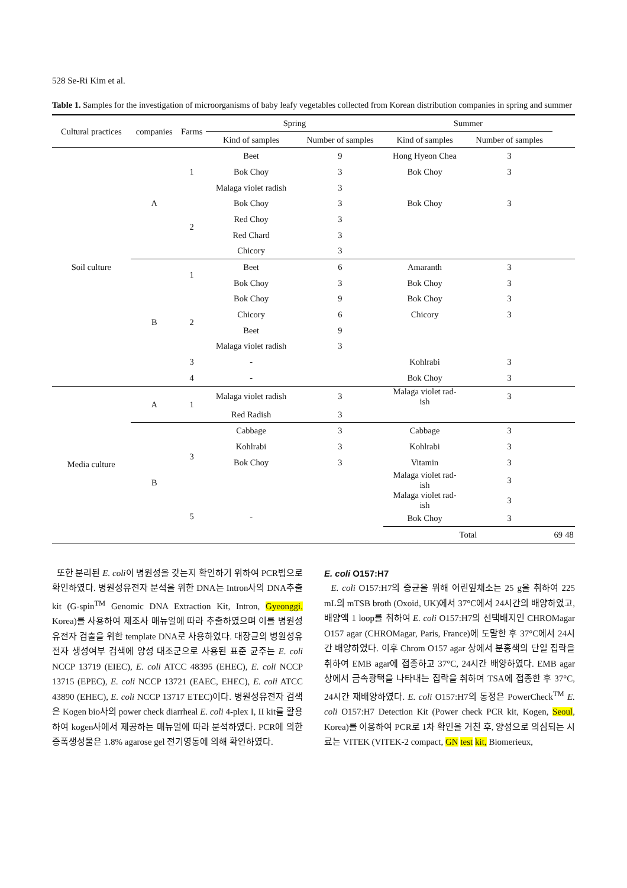528 Se-Ri Kim et al.
Table 1. Samples for the investigation of microorganisms of baby leafy vegetables collected from Korean distribution companies in spring and summer
| Cultural practices | companies | Farms | Spring | | Summer | | | | | |
| --- | --- | --- | --- | --- | --- | --- | --- | --- | --- | --- |
| | | | Kind of samples | Number of samples | Kind of samples | Number of samples | | | | |
| Soil culture | A | 1 | Beet | 9 | Hong Hyeon Chea | 3 | | | | |
| | | | Bok Choy | 3 | Bok Choy | 3 | | | | |
| | | | Malaga violet radish | 3 | | | | | | |
| | | 2 | Bok Choy | 3 | Bok Choy | 3 | | | | |
| | | | Red Choy | 3 | | | | | | |
| | | | Red Chard | 3 | | | | | | |
| | | | Chicory | 3 | | | | | | |
| | B | 1 | Beet | 6 | Amaranth | 3 | | | | |
| | | | Bok Choy | 3 | Bok Choy | 3 | | | | |
| | | 2 | Bok Choy | 9 | Bok Choy | 3 | | | | |
| | | | Chicory | 6 | Chicory | 3 | | | | |
| | | | Beet | 9 | | | | | | |
| | | | Malaga violet radish | 3 | | | | | | |
| | | 3 | - | | Kohlrabi | 3 | | | | |
| | | 4 | - | | Bok Choy | 3 | | | | |
| Media culture | A | 1 | Malaga violet radish | 3 | Malaga violet rad- ish | 3 | | | | |
| | | | Red Radish | 3 | | | | | | |
| | B | 3 | Cabbage | 3 | Cabbage | 3 | | | | |
| | | | Kohlrabi | 3 | Kohlrabi | 3 | | | | |
| | | | Bok Choy | 3 | Vitamin | 3 | | | | |
| | | | | | Malaga violet rad- ish | 3 | | | | |
| | | 5 | - | | Malaga violet rad- ish | 3 | | | | |
| | | | | | Bok Choy | 3 | | | | |
| | | | | | Total | | | 69 | | 48 |
또한 분리된 E. coli이 병원성을 갖는지 확인하기 위하여 PCR법으로 확인하였다. 병원성유전자 분석을 위한 DNA는 Intron사의 DNA추출 kit (G-spin<sup>TM</sup> Genomic DNA Extraction Kit, Intron, Gyeonggi, Korea)를 사용하여 제조사 매뉴얼에 따라 추출하였으며 이를 병원성유전자 검출을 위한 template DNA로 사용하였다. 대장균의 병원성유전자 생성여부 검색에 양성 대조군으로 사용된 표준 균주는 E. coli NCCP 13719 (EIEC), E. coli ATCC 48395 (EHEC), E. coli NCCP 13715 (EPEC), E. coli NCCP 13721 (EAEC, EHEC), E. coli ATCC 43890 (EHEC), E. coli NCCP 13717 ETEC)이다. 병원성유전자 검색은 Kogen bio사의 power check diarrheal E. coli 4-plex I, II kit를 활용하여 kogen사에서 제공하는 매뉴얼에 따라 분석하였다. PCR에 의한 증폭생성물은 1.8% agarose gel 전기영동에 의해 확인하였다.
E. coli O157:H7
E. coli O157:H7의 증균을 위해 어린잎채소는 25 g을 취하여 225 mL의 mTSB broth (Oxoid, UK)에서 37°C에서 24시간의 배양하였고, 배양액 1 loop를 취하여 E. coli O157:H7의 선택배지인 CHROMagar O157 agar (CHROMagar, Paris, France)에 도말한 후 37°C에서 24시간 배양하였다. 이후 Chrom O157 agar 상에서 분홍색의 단일 집락을 취하여 EMB agar에 접종하고 37°C, 24시간 배양하였다. EMB agar상에서 금속광택을 나타내는 집락을 취하여 TSA에 접종한 후 37°C, 24시간 재배양하였다. E. coli O157:H7의 동정은 PowerCheck<sup>TM</sup> E. coli O157:H7 Detection Kit (Power check PCR kit, Kogen, Seoul, Korea)를 이용하여 PCR로 1차 확인을 거친 후, 양성으로 의심되는 시료는 VITEK (VITEK-2 compact, GN test kit, Biomerieux,